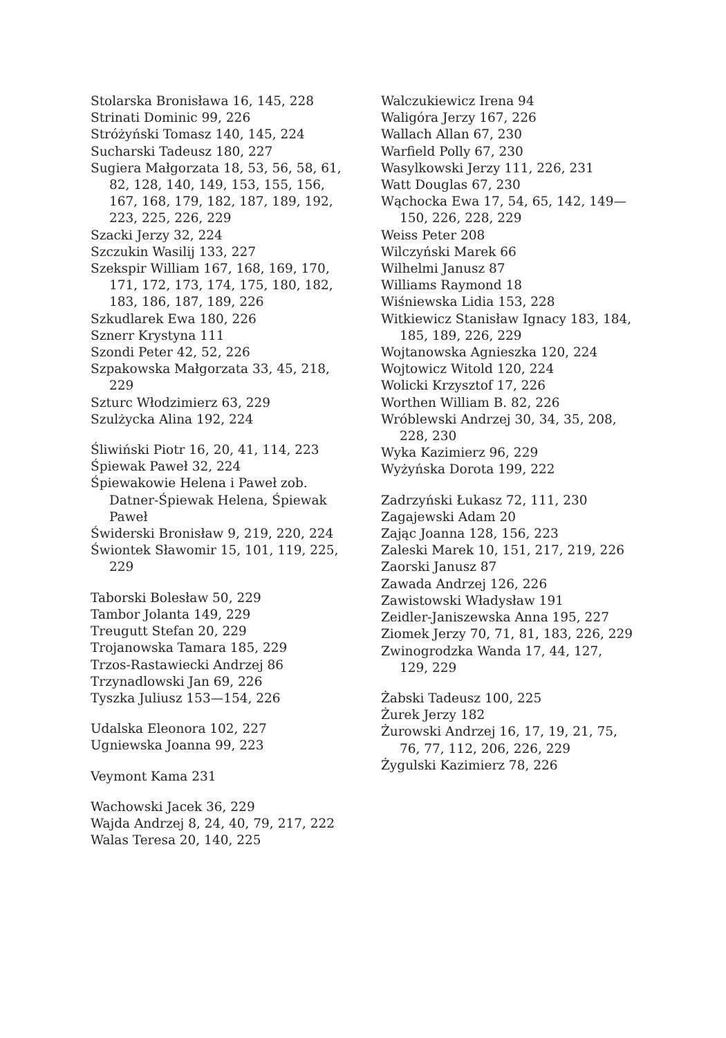Stolarska Bronisława 16, 145, 228
Strinati Dominic 99, 226
Stróżyński Tomasz 140, 145, 224
Sucharski Tadeusz 180, 227
Sugiera Małgorzata 18, 53, 56, 58, 61, 82, 128, 140, 149, 153, 155, 156, 167, 168, 179, 182, 187, 189, 192, 223, 225, 226, 229
Szacki Jerzy 32, 224
Szczukin Wasilij 133, 227
Szekspir William 167, 168, 169, 170, 171, 172, 173, 174, 175, 180, 182, 183, 186, 187, 189, 226
Szkudlarek Ewa 180, 226
Sznerr Krystyna 111
Szondi Peter 42, 52, 226
Szpakowska Małgorzata 33, 45, 218, 229
Szturc Włodzimierz 63, 229
Szulżycka Alina 192, 224
Śliwiński Piotr 16, 20, 41, 114, 223
Śpiewak Paweł 32, 224
Śpiewakowie Helena i Paweł zob. Datner-Śpiewak Helena, Śpiewak Paweł
Świderski Bronisław 9, 219, 220, 224
Świontek Sławomir 15, 101, 119, 225, 229
Taborski Bolesław 50, 229
Tambor Jolanta 149, 229
Treugutt Stefan 20, 229
Trojanowska Tamara 185, 229
Trzos-Rastawiecki Andrzej 86
Trzynadlowski Jan 69, 226
Tyszka Juliusz 153—154, 226
Udalska Eleonora 102, 227
Ugniewska Joanna 99, 223
Veymont Kama 231
Wachowski Jacek 36, 229
Wajda Andrzej 8, 24, 40, 79, 217, 222
Walas Teresa 20, 140, 225
Walczukiewicz Irena 94
Waligóra Jerzy 167, 226
Wallach Allan 67, 230
Warfield Polly 67, 230
Wasylkowski Jerzy 111, 226, 231
Watt Douglas 67, 230
Wąchocka Ewa 17, 54, 65, 142, 149—150, 226, 228, 229
Weiss Peter 208
Wilczyński Marek 66
Wilhelmi Janusz 87
Williams Raymond 18
Wiśniewska Lidia 153, 228
Witkiewicz Stanisław Ignacy 183, 184, 185, 189, 226, 229
Wojtanowska Agnieszka 120, 224
Wojtowicz Witold 120, 224
Wolicki Krzysztof 17, 226
Worthen William B. 82, 226
Wróblewski Andrzej 30, 34, 35, 208, 228, 230
Wyka Kazimierz 96, 229
Wyżyńska Dorota 199, 222
Zadrzyński Łukasz 72, 111, 230
Zagajewski Adam 20
Zając Joanna 128, 156, 223
Zaleski Marek 10, 151, 217, 219, 226
Zaorski Janusz 87
Zawada Andrzej 126, 226
Zawistowski Władysław 191
Zeidler-Janiszewska Anna 195, 227
Ziomek Jerzy 70, 71, 81, 183, 226, 229
Zwinogrodzka Wanda 17, 44, 127, 129, 229
Żabski Tadeusz 100, 225
Żurek Jerzy 182
Żurowski Andrzej 16, 17, 19, 21, 75, 76, 77, 112, 206, 226, 229
Żygulski Kazimierz 78, 226